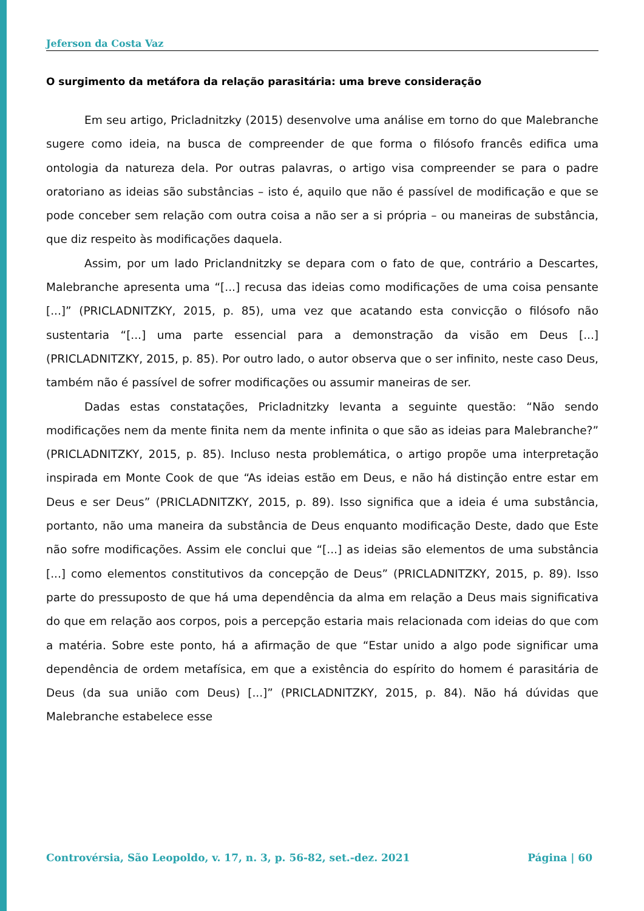Jeferson da Costa Vaz
O surgimento da metáfora da relação parasitária: uma breve consideração
Em seu artigo, Pricladnitzky (2015) desenvolve uma análise em torno do que Malebranche sugere como ideia, na busca de compreender de que forma o filósofo francês edifica uma ontologia da natureza dela. Por outras palavras, o artigo visa compreender se para o padre oratoriano as ideias são substâncias – isto é, aquilo que não é passível de modificação e que se pode conceber sem relação com outra coisa a não ser a si própria – ou maneiras de substância, que diz respeito às modificações daquela.
Assim, por um lado Priclandnitzky se depara com o fato de que, contrário a Descartes, Malebranche apresenta uma “[...] recusa das ideias como modificações de uma coisa pensante [...]” (PRICLADNITZKY, 2015, p. 85), uma vez que acatando esta convicção o filósofo não sustentaria “[...] uma parte essencial para a demonstração da visão em Deus [...] (PRICLADNITZKY, 2015, p. 85). Por outro lado, o autor observa que o ser infinito, neste caso Deus, também não é passível de sofrer modificações ou assumir maneiras de ser.
Dadas estas constatações, Pricladnitzky levanta a seguinte questão: “Não sendo modificações nem da mente finita nem da mente infinita o que são as ideias para Malebranche?” (PRICLADNITZKY, 2015, p. 85). Incluso nesta problemática, o artigo propõe uma interpretação inspirada em Monte Cook de que “As ideias estão em Deus, e não há distinção entre estar em Deus e ser Deus” (PRICLADNITZKY, 2015, p. 89). Isso significa que a ideia é uma substância, portanto, não uma maneira da substância de Deus enquanto modificação Deste, dado que Este não sofre modificações. Assim ele conclui que “[...] as ideias são elementos de uma substância [...] como elementos constitutivos da concepção de Deus” (PRICLADNITZKY, 2015, p. 89). Isso parte do pressuposto de que há uma dependência da alma em relação a Deus mais significativa do que em relação aos corpos, pois a percepção estaria mais relacionada com ideias do que com a matéria. Sobre este ponto, há a afirmação de que “Estar unido a algo pode significar uma dependência de ordem metafísica, em que a existência do espírito do homem é parasitária de Deus (da sua união com Deus) [...]” (PRICLADNITZKY, 2015, p. 84). Não há dúvidas que Malebranche estabelece esse
Controvérsia, São Leopoldo, v. 17, n. 3, p. 56-82, set.-dez. 2021 Página | 60